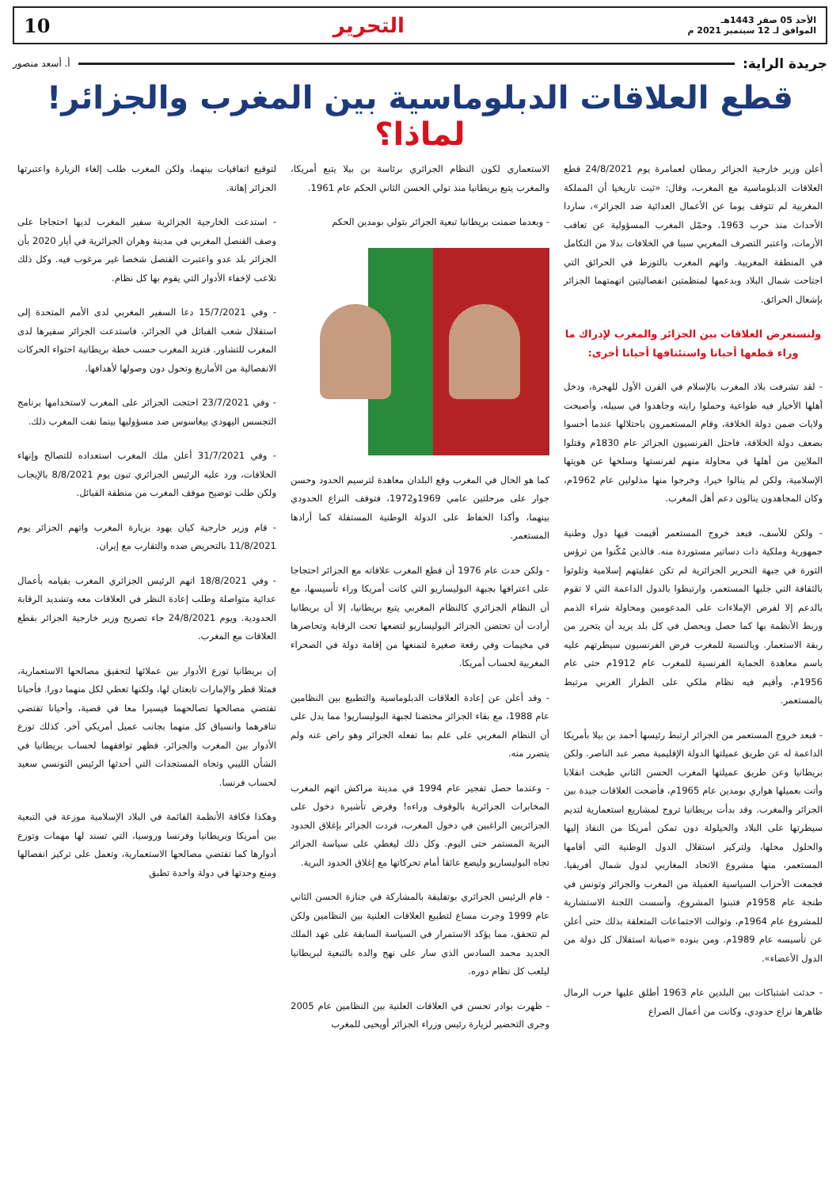الأحد 05 صفر 1443هـ
الموافق لـ 12 سبتمبر 2021 م
التحرير 10
جريدة الراية: أ. أسعد منصور
قطع العلاقات الدبلوماسية بين المغرب والجزائر! لماذا؟
أعلن وزير خارجية الجزائر رمطان لعمامرة يوم 24/8/2021 قطع العلاقات الدبلوماسية مع المغرب، وقال: «ثبت تاريخيا أن المملكة المغربية لم تتوقف يوما عن الأعمال العدائية ضد الجزائر»، ساردا الأحداث منذ حرب 1963. وحمّل المغرب المسؤولية عن تعاقب الأزمات، واعتبر التصرف المغربي سببا في الخلافات بدلا من التكامل في المنطقة المغربية. واتهم المغرب بالتورط في الحرائق التي اجتاحت شمال البلاد وبدعمها لمنظمتين انفصاليتين اتهمتهما الجزائر بإشعال الحرائق.
ولنستعرض العلاقات بين الجزائر والمغرب لإدراك ما وراء قطعها أحيانا واستئنافها أحيانا أخرى:
- لقد تشرفت بلاد المغرب بالإسلام في القرن الأول للهجرة، ودخل أهلها الأخيار فيه طواعية وحملوا رايته وجاهدوا في سبيله، وأصبحت ولايات ضمن دولة الخلافة، وقام المستعمرون باحتلالها عندما أحسوا بضعف دولة الخلافة، فاحتل الفرنسيون الجزائر عام 1830م وقتلوا الملايين من أهلها في محاولة منهم لفرنستها وسلخها عن هويتها الإسلامية، ولكن لم ينالوا خيرا، وخرجوا منها مذلولين عام 1962م، وكان المجاهدون ينالون دعم أهل المغرب.
- ولكن للأسف، فبعد خروج المستعمر أقيمت فيها دول وطنية جمهورية وملكية ذات دساتير مستوردة منه. فالذين مُكّنوا من ترؤس الثورة في جبهة التحرير الجزائرية لم تكن عقليتهم إسلامية وتلوثوا بالثقافة التي جلبها المستعمر، وارتبطوا بالدول الداعمة التي لا تقوم بالدعم إلا لفرض الإملاءات على المدعومين ومحاولة شراء الذمم وربط الأنظمة بها كما حصل ويحصل في كل بلد يريد أن يتحرر من ربقة الاستعمار. وبالنسبة للمغرب فرض الفرنسيون سيطرتهم عليه باسم معاهدة الحماية الفرنسية للمغرب عام 1912م حتى عام 1956م، وأقيم فيه نظام ملكي على الطراز الغربي مرتبط بالمستعمر.
- فبعد خروج المستعمر من الجزائر ارتبط رئيسها أحمد بن بيلا بأمريكا الداعمة له عن طريق عميلتها الدولة الإقليمية مصر عبد الناصر. ولكن بريطانيا وعن طريق عميلتها المغرب الحسن الثاني طبخت انقلابا وأتت بعميلها هواري بومدين عام 1965م، فأضحت العلاقات جيدة بين الجزائر والمغرب. وقد بدأت بريطانيا تروج لمشاريع استعمارية لتديم سيطرتها على البلاد والحيلولة دون تمكن أمريكا من النفاذ إليها والحلول محلها، ولتركيز استقلال الدول الوطنية التي أقامها المستعمر، منها مشروع الاتحاد المغاربي لدول شمال أفريقيا. فجمعت الأحزاب السياسية العميلة من المغرب والجزائر وتونس في طنجة عام 1958م فتبنوا المشروع، وأسست اللجنة الاستشارية للمشروع عام 1964م، وتوالت الاجتماعات المتعلقة بذلك حتى أعلن عن تأسيسه عام 1989م. ومن بنوده «صيانة استقلال كل دولة من الدول الأعضاء».
- حدثت اشتباكات بين البلدين عام 1963 أطلق عليها حرب الرمال ظاهرها نزاع حدودي، وكانت من أعمال الصراع
الاستعماري لكون النظام الجزائري برئاسة بن بيلا يتبع أمريكا، والمغرب يتبع بريطانيا منذ تولي الحسن الثاني الحكم عام 1961.
- وبعدما ضمنت بريطانيا تبعية الجزائر بتولي بومدين الحكم
كما هو الحال في المغرب وقع البلدان معاهدة لترسيم الحدود وحسن جوار على مرحلتين عامي 1969و1972، فتوقف النزاع الحدودي بينهما، وأكدا الحفاظ على الدولة الوطنية المستقلة كما أرادها المستعمر.
- ولكن حدث عام 1976 أن قطع المغرب علاقاته مع الجزائر احتجاجا على اعترافها بجبهة البوليساريو التي كانت أمريكا وراء تأسيسها، مع أن النظام الجزائري كالنظام المغربي يتبع بريطانيا، إلا أن بريطانيا أرادت أن تحتضن الجزائر البوليساريو لتضعها تحت الرقابة وتحاصرها في مخيمات وفي رقعة صغيرة لتمنعها من إقامة دولة في الصحراء المغربية لحساب أمريكا.
- وقد أعلن عن إعادة العلاقات الدبلوماسية والتطبيع بين النظامين عام 1988، مع بقاء الجزائر محتضنا لجبهة البوليساريو! مما يدل على أن النظام المغربي على علم بما تفعله الجزائر وهو راض عنه ولم يتضرر منه.
- وعندما حصل تفجير عام 1994 في مدينة مراكش اتهم المغرب المخابرات الجزائرية بالوقوف وراءه! وفرض تأشيرة دخول على الجزائريين الراغبين في دخول المغرب، فردت الجزائر بإغلاق الحدود البرية المستمر حتى اليوم. وكل ذلك ليغطي على سياسة الجزائر تجاه البوليساريو وليضع عائقا أمام تحركاتها مع إغلاق الحدود البرية.
- قام الرئيس الجزائري بوتفليقة بالمشاركة في جنازة الحسن الثاني عام 1999 وجرت مساع لتطبيع العلاقات العلنية بين النظامين ولكن لم تتحقق، مما يؤكد الاستمرار في السياسة السابقة على عهد الملك الجديد محمد السادس الذي سار على نهج والده بالتبعية لبريطانيا ليلعب كل نظام دوره.
- ظهرت بوادر تحسن في العلاقات العلنية بين النظامين عام 2005 وجرى التحضير لزيارة رئيس وزراء الجزائر أويحيى للمغرب
لتوقيع اتفاقيات بينهما، ولكن المغرب طلب إلغاء الزيارة واعتبرتها الجزائر إهانة.
- استدعت الخارجية الجزائرية سفير المغرب لديها احتجاجا على وصف القنصل المغربي في مدينة وهران الجزائرية في أيار 2020 بأن الجزائر بلد عدو واعتبرت القنصل شخصا غير مرغوب فيه. وكل ذلك تلاعب لإخفاء الأدوار التي يقوم بها كل نظام.
- وفي 15/7/2021 دعا السفير المغربي لدى الأمم المتحدة إلى استقلال شعب القبائل في الجزائر، فاستدعت الجزائر سفيرها لدى المغرب للتشاور. فتريد المغرب حسب خطة بريطانية احتواء الحركات الانفصالية من الأمازيغ وتحول دون وصولها لأهدافها.
- وفي 23/7/2021 احتجت الجزائر على المغرب لاستخدامها برنامج التجسس اليهودي بيغاسوس ضد مسؤوليها بينما نفت المغرب ذلك.
- وفي 31/7/2021 أعلن ملك المغرب استعداده للتصالح وإنهاء الخلافات، ورد عليه الرئيس الجزائري تبون يوم 8/8/2021 بالإيجاب ولكن طلب توضيح موقف المغرب من منطقة القبائل.
- قام وزير خارجية كيان يهود بزيارة المغرب واتهم الجزائر يوم 11/8/2021 بالتحريض ضده والتقارب مع إيران.
- وفي 18/8/2021 اتهم الرئيس الجزائري المغرب بقيامه بأعمال عدائية متواصلة وطلب إعادة النظر في العلاقات معه وتشديد الرقابة الحدودية. ويوم 24/8/2021 جاء تصريح وزير خارجية الجزائر بقطع العلاقات مع المغرب.
إن بريطانيا توزع الأدوار بين عملائها لتحقيق مصالحها الاستعمارية، فمثلا قطر والإمارات تابعتان لها، ولكنها تعطي لكل منهما دورا. فأحيانا تقتضي مصالحها تصالحهما فيسيرا معا في قضية، وأحيانا تقتضي تنافرهما وانسياق كل منهما بجانب عميل أمريكي آخر. كذلك توزع الأدوار بين المغرب والجزائر، فظهر توافقهما لحساب بريطانيا في الشأن الليبي وتجاه المستجدات التي أحدثها الرئيس التونسي سعيد لحساب فرنسا.
وهكذا فكافة الأنظمة القائمة في البلاد الإسلامية موزعة في التبعية بين أمريكا وبريطانيا وفرنسا وروسيا، التي تسند لها مهمات وتوزع أدوارها كما تقتضي مصالحها الاستعمارية، وتعمل على تركيز انفصالها ومنع وحدتها في دولة واحدة تطبق